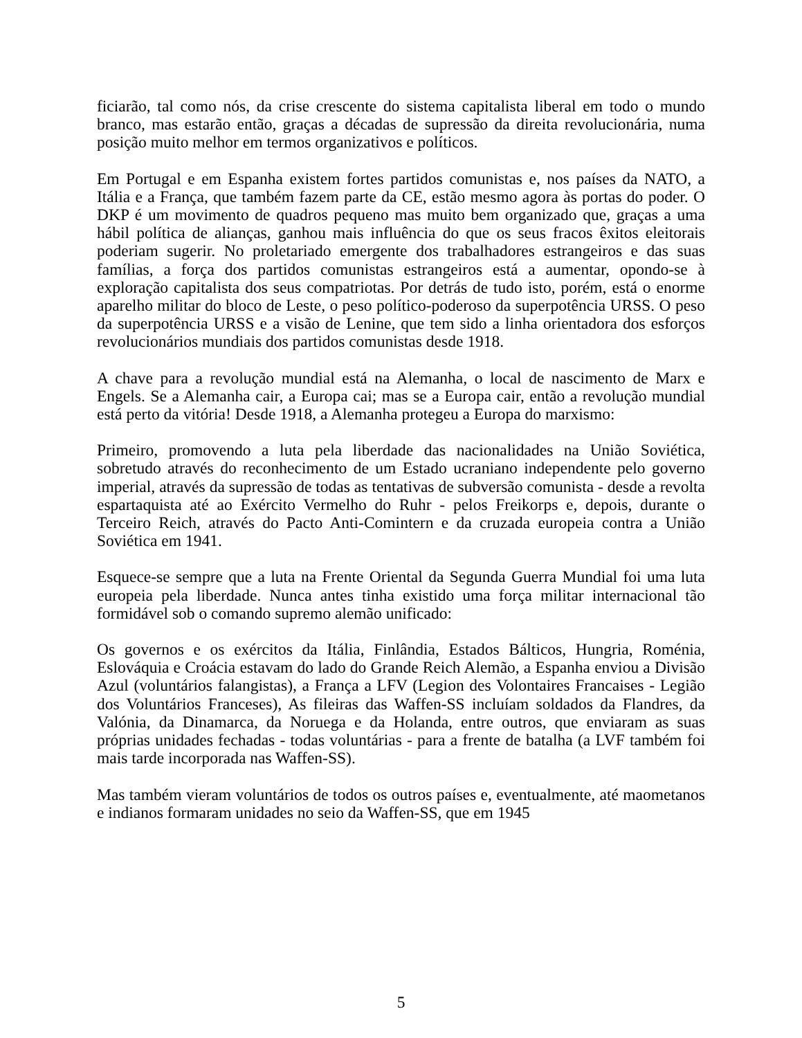ficiarão, tal como nós, da crise crescente do sistema capitalista liberal em todo o mundo branco, mas estarão então, graças a décadas de supressão da direita revolucionária, numa posição muito melhor em termos organizativos e políticos.
Em Portugal e em Espanha existem fortes partidos comunistas e, nos países da NATO, a Itália e a França, que também fazem parte da CE, estão mesmo agora às portas do poder. O DKP é um movimento de quadros pequeno mas muito bem organizado que, graças a uma hábil política de alianças, ganhou mais influência do que os seus fracos êxitos eleitorais poderiam sugerir. No proletariado emergente dos trabalhadores estrangeiros e das suas famílias, a força dos partidos comunistas estrangeiros está a aumentar, opondo-se à exploração capitalista dos seus compatriotas. Por detrás de tudo isto, porém, está o enorme aparelho militar do bloco de Leste, o peso político-poderoso da superpotência URSS. O peso da superpotência URSS e a visão de Lenine, que tem sido a linha orientadora dos esforços revolucionários mundiais dos partidos comunistas desde 1918.
A chave para a revolução mundial está na Alemanha, o local de nascimento de Marx e Engels. Se a Alemanha cair, a Europa cai; mas se a Europa cair, então a revolução mundial está perto da vitória! Desde 1918, a Alemanha protegeu a Europa do marxismo:
Primeiro, promovendo a luta pela liberdade das nacionalidades na União Soviética, sobretudo através do reconhecimento de um Estado ucraniano independente pelo governo imperial, através da supressão de todas as tentativas de subversão comunista - desde a revolta espartaquista até ao Exército Vermelho do Ruhr - pelos Freikorps e, depois, durante o Terceiro Reich, através do Pacto Anti-Comintern e da cruzada europeia contra a União Soviética em 1941.
Esquece-se sempre que a luta na Frente Oriental da Segunda Guerra Mundial foi uma luta europeia pela liberdade. Nunca antes tinha existido uma força militar internacional tão formidável sob o comando supremo alemão unificado:
Os governos e os exércitos da Itália, Finlândia, Estados Bálticos, Hungria, Roménia, Eslováquia e Croácia estavam do lado do Grande Reich Alemão, a Espanha enviou a Divisão Azul (voluntários falangistas), a França a LFV (Legion des Volontaires Francaises - Legião dos Voluntários Franceses), As fileiras das Waffen-SS incluíam soldados da Flandres, da Valónia, da Dinamarca, da Noruega e da Holanda, entre outros, que enviaram as suas próprias unidades fechadas - todas voluntárias - para a frente de batalha (a LVF também foi mais tarde incorporada nas Waffen-SS).
Mas também vieram voluntários de todos os outros países e, eventualmente, até maometanos e indianos formaram unidades no seio da Waffen-SS, que em 1945
5